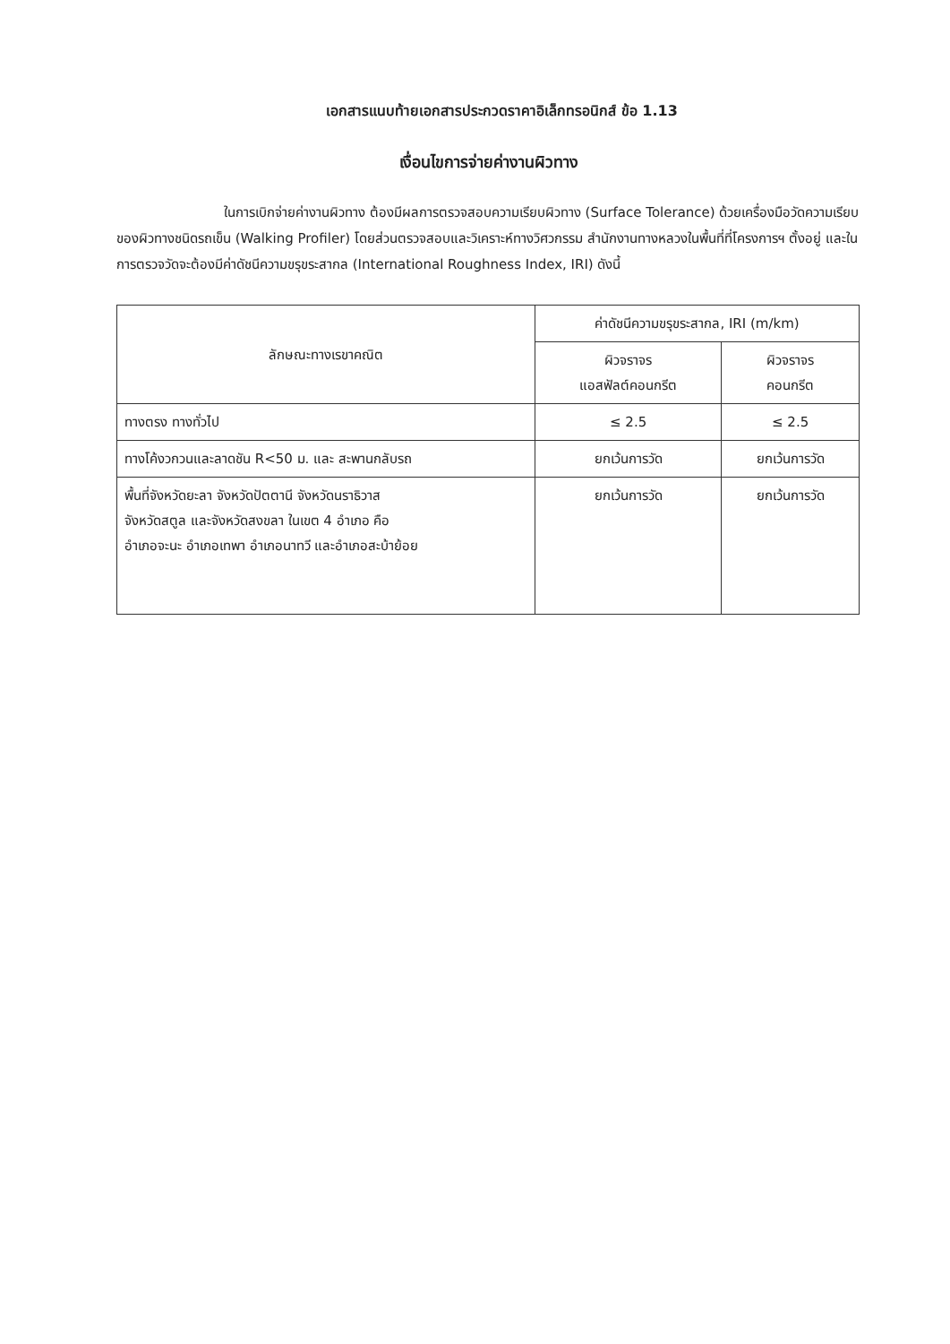เอกสารแนบท้ายเอกสารประกวดราคาอิเล็กทรอนิกส์ ข้อ 1.13
เงื่อนไขการจ่ายค่างานผิวทาง
ในการเบิกจ่ายค่างานผิวทาง ต้องมีผลการตรวจสอบความเรียบผิวทาง (Surface Tolerance) ด้วยเครื่องมือวัดความเรียบของผิวทางชนิดรถเข็น (Walking Profiler) โดยส่วนตรวจสอบและวิเคราะห์ทางวิศวกรรม สำนักงานทางหลวงในพื้นที่ที่โครงการฯ ตั้งอยู่ และในการตรวจวัดจะต้องมีค่าดัชนีความขรุขระสากล (International Roughness Index, IRI) ดังนี้
| ลักษณะทางเรขาคณิต | ค่าดัชนีความขรุขระสากล, IRI (m/km) | |
| --- | --- | --- |
| | ผิวจราจร แอสฟัลต์คอนกรีต | ผิวจราจร คอนกรีต |
| ทางตรง ทางทั่วไป | ≤ 2.5 | ≤ 2.5 |
| ทางโค้งวกวนและลาดชัน R<50 ม. และ สะพานกลับรถ | ยกเว้นการวัด | ยกเว้นการวัด |
| พื้นที่จังหวัดยะลา จังหวัดปัตตานี จังหวัดนราธิวาส จังหวัดสตูล และจังหวัดสงขลา ในเขต 4 อำเภอ คือ อำเภอจะนะ อำเภอเทพา อำเภอนาทวี และอำเภอสะบ้าย้อย | ยกเว้นการวัด | ยกเว้นการวัด |